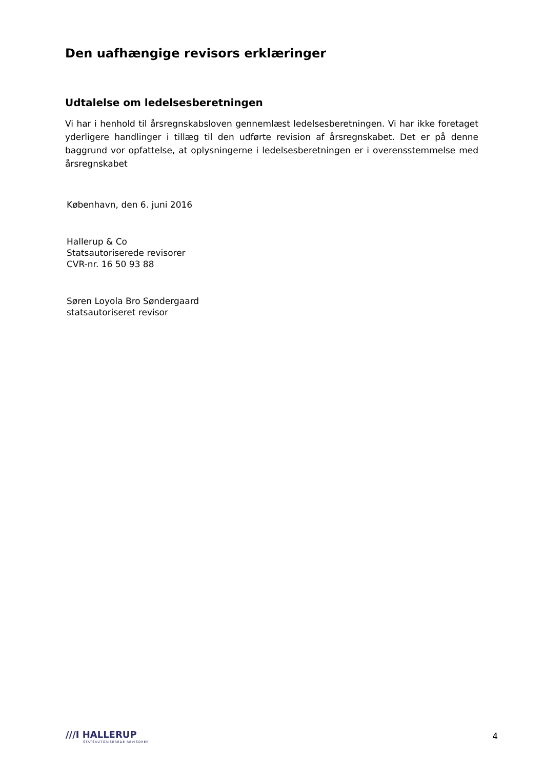Den uafhængige revisors erklæringer
Udtalelse om ledelsesberetningen
Vi har i henhold til årsregnskabsloven gennemlæst ledelsesberetningen. Vi har ikke foretaget yderligere handlinger i tillæg til den udførte revision af årsregnskabet. Det er på denne baggrund vor opfattelse, at oplysningerne i ledelsesberetningen er i overensstemmelse med årsregnskabet
København, den 6. juni 2016
Hallerup & Co
Statsautoriserede revisorer
CVR-nr. 16 50 93 88
Søren Loyola Bro Søndergaard
statsautoriseret revisor
///I HALLERUP
STATSAUTORISEREDE REVISORER
4